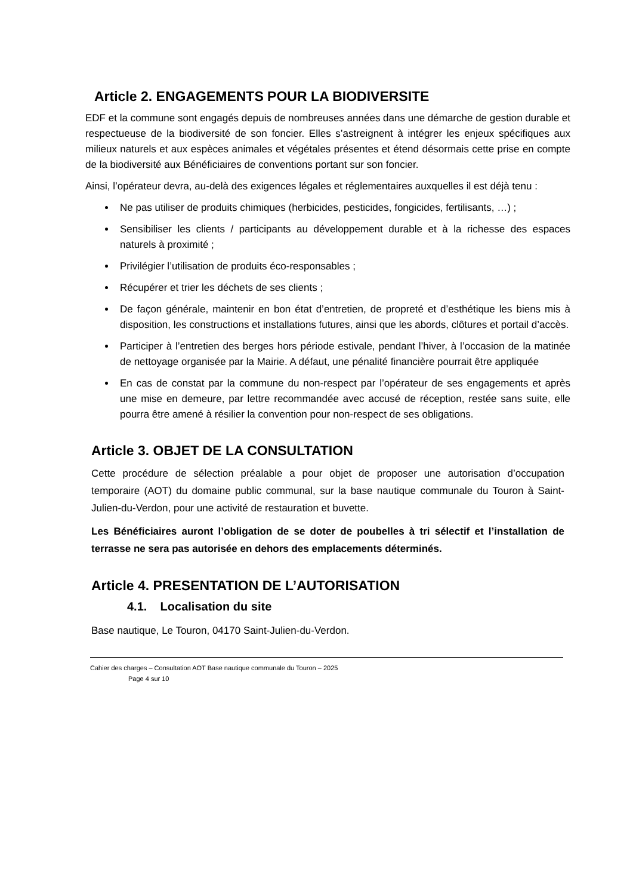Article 2. ENGAGEMENTS POUR LA BIODIVERSITE
EDF et la commune sont engagés depuis de nombreuses années dans une démarche de gestion durable et respectueuse de la biodiversité de son foncier. Elles s’astreignent à intégrer les enjeux spécifiques aux milieux naturels et aux espèces animales et végétales présentes et étend désormais cette prise en compte de la biodiversité aux Bénéficiaires de conventions portant sur son foncier.
Ainsi, l’opérateur devra, au-delà des exigences légales et réglementaires auxquelles il est déjà tenu :
Ne pas utiliser de produits chimiques (herbicides, pesticides, fongicides, fertilisants, …) ;
Sensibiliser les clients / participants au développement durable et à la richesse des espaces naturels à proximité ;
Privilégier l’utilisation de produits éco-responsables ;
Récupérer et trier les déchets de ses clients ;
De façon générale, maintenir en bon état d’entretien, de propreté et d’esthétique les biens mis à disposition, les constructions et installations futures, ainsi que les abords, clôtures et portail d’accès.
Participer à l’entretien des berges hors période estivale, pendant l’hiver, à l’occasion de la matinée de nettoyage organisée par la Mairie. A défaut, une pénalité financière pourrait être appliquée
En cas de constat par la commune du non-respect par l’opérateur de ses engagements et après une mise en demeure, par lettre recommandée avec accusé de réception, restée sans suite, elle pourra être amené à résilier la convention pour non-respect de ses obligations.
Article 3. OBJET DE LA CONSULTATION
Cette procédure de sélection préalable a pour objet de proposer une autorisation d’occupation temporaire (AOT) du domaine public communal, sur la base nautique communale du Touron à Saint-Julien-du-Verdon, pour une activité de restauration et buvette.
Les Bénéficiaires auront l’obligation de se doter de poubelles à tri sélectif et l’installation de terrasse ne sera pas autorisée en dehors des emplacements déterminés.
Article 4. PRESENTATION DE L’AUTORISATION
4.1. Localisation du site
Base nautique, Le Touron, 04170 Saint-Julien-du-Verdon.
Cahier des charges – Consultation AOT Base nautique communale du Touron – 2025
Page 4 sur 10